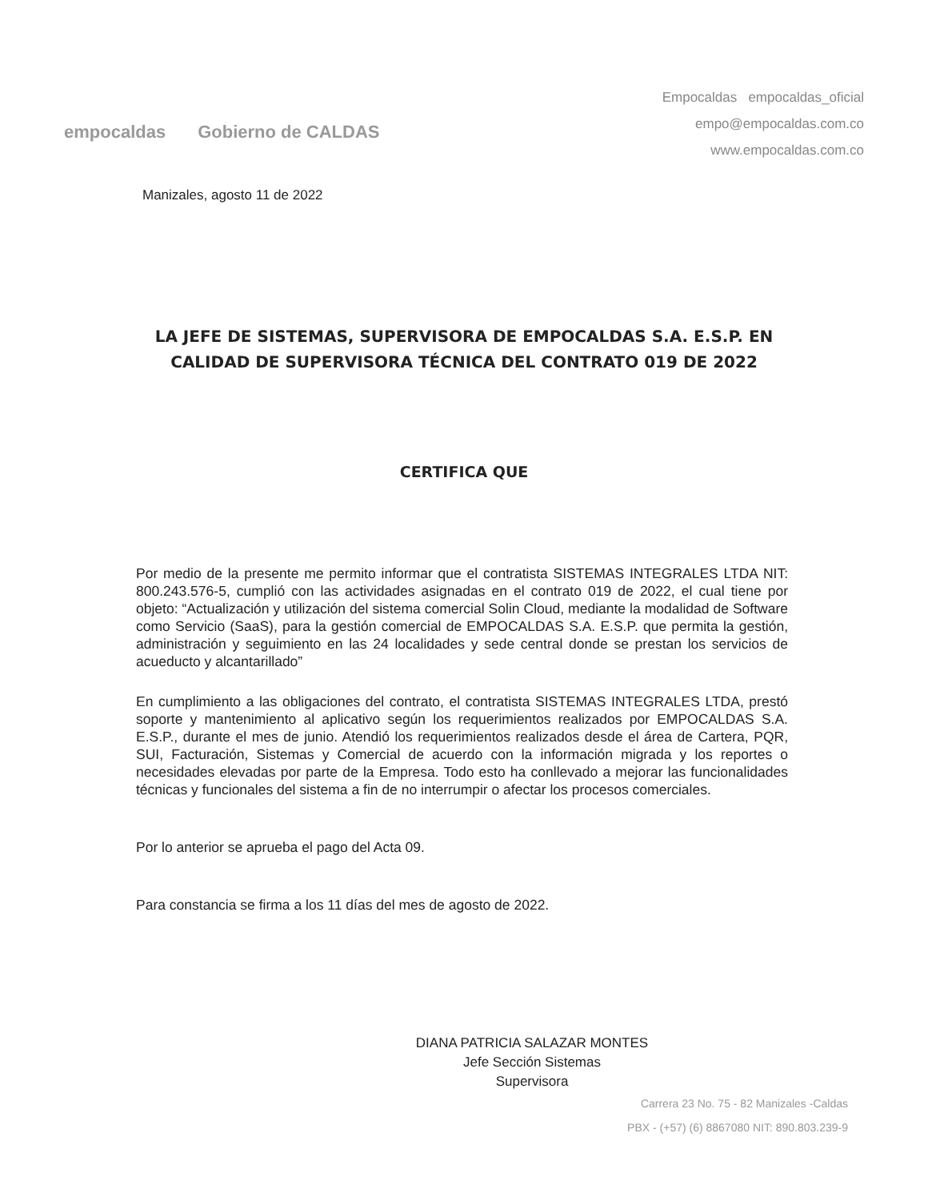empocaldas Gobierno de CALDAS
Empocaldas empocaldas_oficial
empo@empocaldas.com.co
www.empocaldas.com.co
Manizales, agosto 11 de 2022
LA JEFE DE SISTEMAS, SUPERVISORA DE EMPOCALDAS S.A. E.S.P. EN CALIDAD DE SUPERVISORA TÉCNICA DEL CONTRATO 019 DE 2022
CERTIFICA QUE
Por medio de la presente me permito informar que el contratista SISTEMAS INTEGRALES LTDA NIT: 800.243.576-5, cumplió con las actividades asignadas en el contrato 019 de 2022, el cual tiene por objeto: “Actualización y utilización del sistema comercial Solin Cloud, mediante la modalidad de Software como Servicio (SaaS), para la gestión comercial de EMPOCALDAS S.A. E.S.P. que permita la gestión, administración y seguimiento en las 24 localidades y sede central donde se prestan los servicios de acueducto y alcantarillado”
En cumplimiento a las obligaciones del contrato, el contratista SISTEMAS INTEGRALES LTDA, prestó soporte y mantenimiento al aplicativo según los requerimientos realizados por EMPOCALDAS S.A. E.S.P., durante el mes de junio. Atendió los requerimientos realizados desde el área de Cartera, PQR, SUI, Facturación, Sistemas y Comercial de acuerdo con la información migrada y los reportes o necesidades elevadas por parte de la Empresa. Todo esto ha conllevado a mejorar las funcionalidades técnicas y funcionales del sistema a fin de no interrumpir o afectar los procesos comerciales.
Por lo anterior se aprueba el pago del Acta 09.
Para constancia se firma a los 11 días del mes de agosto de 2022.
DIANA PATRICIA SALAZAR MONTES
Jefe Sección Sistemas
Supervisora
Carrera 23 No. 75 - 82 Manizales -Caldas
PBX - (+57) (6) 8867080 NIT: 890.803.239-9